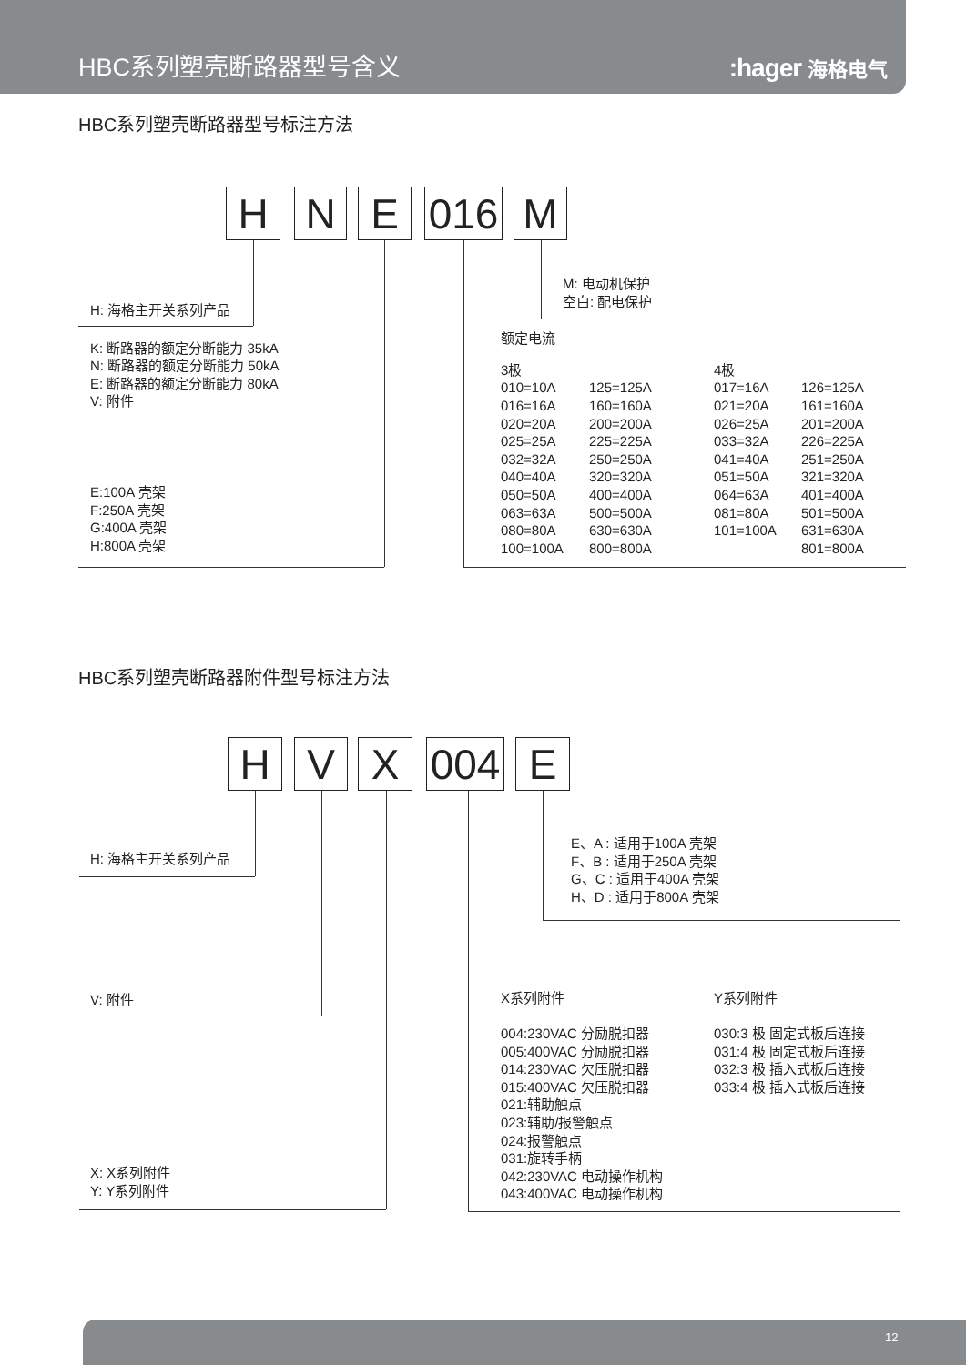HBC系列塑壳断路器型号含义
:hager 海格电气
HBC系列塑壳断路器型号标注方法
H N E 016 M
H: 海格主开关系列产品
K: 断路器的额定分断能力 35kA
N: 断路器的额定分断能力 50kA
E: 断路器的额定分断能力 80kA
V: 附件
E:100A 壳架
F:250A 壳架
G:400A 壳架
H:800A 壳架
M: 电动机保护
空白: 配电保护
额定电流
| 3极 | | 4极 | |
| 010=10A | 125=125A | 017=16A | 126=125A |
| 016=16A | 160=160A | 021=20A | 161=160A |
| 020=20A | 200=200A | 026=25A | 201=200A |
| 025=25A | 225=225A | 033=32A | 226=225A |
| 032=32A | 250=250A | 041=40A | 251=250A |
| 040=40A | 320=320A | 051=50A | 321=320A |
| 050=50A | 400=400A | 064=63A | 401=400A |
| 063=63A | 500=500A | 081=80A | 501=500A |
| 080=80A | 630=630A | 101=100A | 631=630A |
| 100=100A | 800=800A | | 801=800A |
HBC系列塑壳断路器附件型号标注方法
H V X 004 E
H: 海格主开关系列产品
V: 附件
X: X系列附件
Y: Y系列附件
E、A : 适用于100A 壳架
F、B : 适用于250A 壳架
G、C : 适用于400A 壳架
H、D : 适用于800A 壳架
| X系列附件 | Y系列附件 |
| 004:230VAC 分励脱扣器 | 030:3 极 固定式板后连接 |
| 005:400VAC 分励脱扣器 | 031:4 极 固定式板后连接 |
| 014:230VAC 欠压脱扣器 | 032:3 极 插入式板后连接 |
| 015:400VAC 欠压脱扣器 | 033:4 极 插入式板后连接 |
| 021:辅助触点 | |
| 023:辅助/报警触点 | |
| 024:报警触点 | |
| 031:旋转手柄 | |
| 042:230VAC 电动操作机构 | |
| 043:400VAC 电动操作机构 | |
12